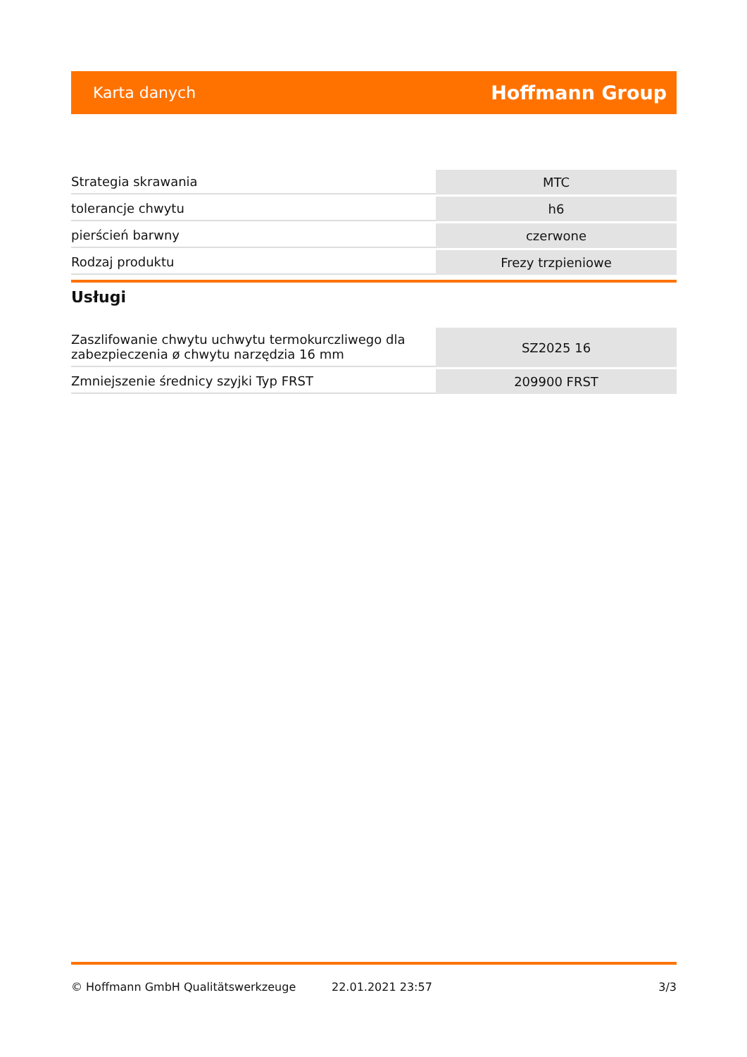Karta danych Hoffmann Group
| Strategia skrawania | MTC |
| tolerancje chwytu | h6 |
| pierścień barwny | czerwone |
| Rodzaj produktu | Frezy trzpieniowe |
Usługi
| Zaszlifowanie chwytu uchwytu termokurczliwego dla zabezpieczenia ø chwytu narzędzia 16 mm | SZ2025 16 |
| Zmniejszenie średnicy szyjki Typ FRST | 209900 FRST |
© Hoffmann GmbH Qualitätswerkzeuge 22.01.2021 23:57 3/3